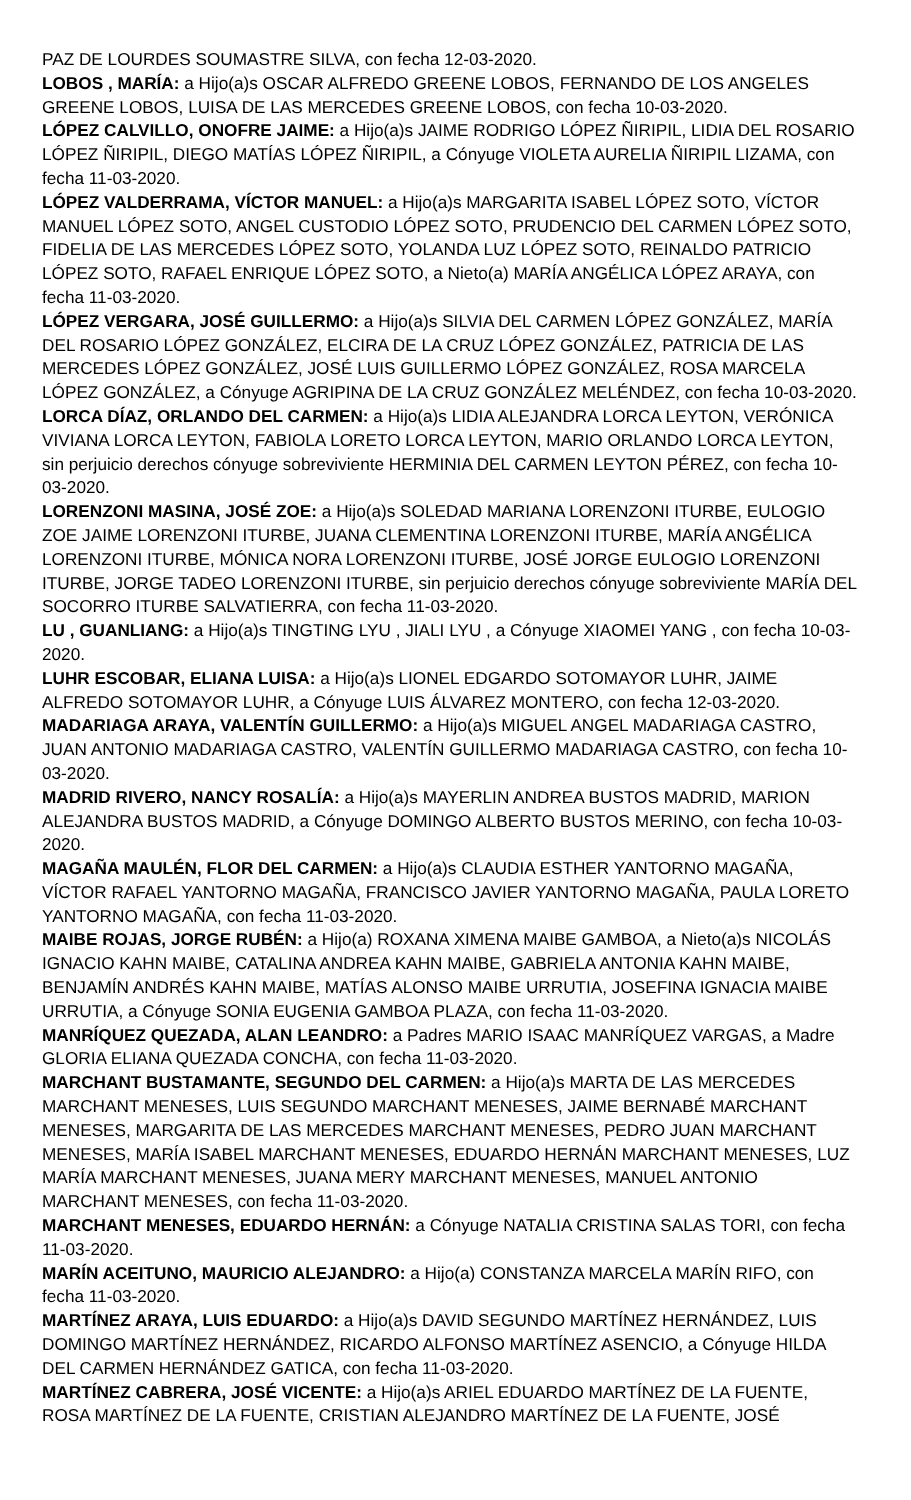PAZ DE LOURDES SOUMASTRE SILVA, con fecha 12-03-2020.
LOBOS , MARÍA: a Hijo(a)s OSCAR ALFREDO GREENE LOBOS, FERNANDO DE LOS ANGELES GREENE LOBOS, LUISA DE LAS MERCEDES GREENE LOBOS, con fecha 10-03-2020.
LÓPEZ CALVILLO, ONOFRE JAIME: a Hijo(a)s JAIME RODRIGO LÓPEZ ÑIRIPIL, LIDIA DEL ROSARIO LÓPEZ ÑIRIPIL, DIEGO MATÍAS LÓPEZ ÑIRIPIL, a Cónyuge VIOLETA AURELIA ÑIRIPIL LIZAMA, con fecha 11-03-2020.
LÓPEZ VALDERRAMA, VÍCTOR MANUEL: a Hijo(a)s MARGARITA ISABEL LÓPEZ SOTO, VÍCTOR MANUEL LÓPEZ SOTO, ANGEL CUSTODIO LÓPEZ SOTO, PRUDENCIO DEL CARMEN LÓPEZ SOTO, FIDELIA DE LAS MERCEDES LÓPEZ SOTO, YOLANDA LUZ LÓPEZ SOTO, REINALDO PATRICIO LÓPEZ SOTO, RAFAEL ENRIQUE LÓPEZ SOTO, a Nieto(a) MARÍA ANGÉLICA LÓPEZ ARAYA, con fecha 11-03-2020.
LÓPEZ VERGARA, JOSÉ GUILLERMO: a Hijo(a)s SILVIA DEL CARMEN LÓPEZ GONZÁLEZ, MARÍA DEL ROSARIO LÓPEZ GONZÁLEZ, ELCIRA DE LA CRUZ LÓPEZ GONZÁLEZ, PATRICIA DE LAS MERCEDES LÓPEZ GONZÁLEZ, JOSÉ LUIS GUILLERMO LÓPEZ GONZÁLEZ, ROSA MARCELA LÓPEZ GONZÁLEZ, a Cónyuge AGRIPINA DE LA CRUZ GONZÁLEZ MELÉNDEZ, con fecha 10-03-2020.
LORCA DÍAZ, ORLANDO DEL CARMEN: a Hijo(a)s LIDIA ALEJANDRA LORCA LEYTON, VERÓNICA VIVIANA LORCA LEYTON, FABIOLA LORETO LORCA LEYTON, MARIO ORLANDO LORCA LEYTON, sin perjuicio derechos cónyuge sobreviviente HERMINIA DEL CARMEN LEYTON PÉREZ, con fecha 10-03-2020.
LORENZONI MASINA, JOSÉ ZOE: a Hijo(a)s SOLEDAD MARIANA LORENZONI ITURBE, EULOGIO ZOE JAIME LORENZONI ITURBE, JUANA CLEMENTINA LORENZONI ITURBE, MARÍA ANGÉLICA LORENZONI ITURBE, MÓNICA NORA LORENZONI ITURBE, JOSÉ JORGE EULOGIO LORENZONI ITURBE, JORGE TADEO LORENZONI ITURBE, sin perjuicio derechos cónyuge sobreviviente MARÍA DEL SOCORRO ITURBE SALVATIERRA, con fecha 11-03-2020.
LU , GUANLIANG: a Hijo(a)s TINGTING LYU , JIALI LYU , a Cónyuge XIAOMEI YANG , con fecha 10-03-2020.
LUHR ESCOBAR, ELIANA LUISA: a Hijo(a)s LIONEL EDGARDO SOTOMAYOR LUHR, JAIME ALFREDO SOTOMAYOR LUHR, a Cónyuge LUIS ÁLVAREZ MONTERO, con fecha 12-03-2020.
MADARIAGA ARAYA, VALENTÍN GUILLERMO: a Hijo(a)s MIGUEL ANGEL MADARIAGA CASTRO, JUAN ANTONIO MADARIAGA CASTRO, VALENTÍN GUILLERMO MADARIAGA CASTRO, con fecha 10-03-2020.
MADRID RIVERO, NANCY ROSALÍA: a Hijo(a)s MAYERLIN ANDREA BUSTOS MADRID, MARION ALEJANDRA BUSTOS MADRID, a Cónyuge DOMINGO ALBERTO BUSTOS MERINO, con fecha 10-03-2020.
MAGAÑA MAULÉN, FLOR DEL CARMEN: a Hijo(a)s CLAUDIA ESTHER YANTORNO MAGAÑA, VÍCTOR RAFAEL YANTORNO MAGAÑA, FRANCISCO JAVIER YANTORNO MAGAÑA, PAULA LORETO YANTORNO MAGAÑA, con fecha 11-03-2020.
MAIBE ROJAS, JORGE RUBÉN: a Hijo(a) ROXANA XIMENA MAIBE GAMBOA, a Nieto(a)s NICOLÁS IGNACIO KAHN MAIBE, CATALINA ANDREA KAHN MAIBE, GABRIELA ANTONIA KAHN MAIBE, BENJAMÍN ANDRÉS KAHN MAIBE, MATÍAS ALONSO MAIBE URRUTIA, JOSEFINA IGNACIA MAIBE URRUTIA, a Cónyuge SONIA EUGENIA GAMBOA PLAZA, con fecha 11-03-2020.
MANRÍQUEZ QUEZADA, ALAN LEANDRO: a Padres MARIO ISAAC MANRÍQUEZ VARGAS, a Madre GLORIA ELIANA QUEZADA CONCHA, con fecha 11-03-2020.
MARCHANT BUSTAMANTE, SEGUNDO DEL CARMEN: a Hijo(a)s MARTA DE LAS MERCEDES MARCHANT MENESES, LUIS SEGUNDO MARCHANT MENESES, JAIME BERNABÉ MARCHANT MENESES, MARGARITA DE LAS MERCEDES MARCHANT MENESES, PEDRO JUAN MARCHANT MENESES, MARÍA ISABEL MARCHANT MENESES, EDUARDO HERNÁN MARCHANT MENESES, LUZ MARÍA MARCHANT MENESES, JUANA MERY MARCHANT MENESES, MANUEL ANTONIO MARCHANT MENESES, con fecha 11-03-2020.
MARCHANT MENESES, EDUARDO HERNÁN: a Cónyuge NATALIA CRISTINA SALAS TORI, con fecha 11-03-2020.
MARÍN ACEITUNO, MAURICIO ALEJANDRO: a Hijo(a) CONSTANZA MARCELA MARÍN RIFO, con fecha 11-03-2020.
MARTÍNEZ ARAYA, LUIS EDUARDO: a Hijo(a)s DAVID SEGUNDO MARTÍNEZ HERNÁNDEZ, LUIS DOMINGO MARTÍNEZ HERNÁNDEZ, RICARDO ALFONSO MARTÍNEZ ASENCIO, a Cónyuge HILDA DEL CARMEN HERNÁNDEZ GATICA, con fecha 11-03-2020.
MARTÍNEZ CABRERA, JOSÉ VICENTE: a Hijo(a)s ARIEL EDUARDO MARTÍNEZ DE LA FUENTE, ROSA MARTÍNEZ DE LA FUENTE, CRISTIAN ALEJANDRO MARTÍNEZ DE LA FUENTE, JOSÉ